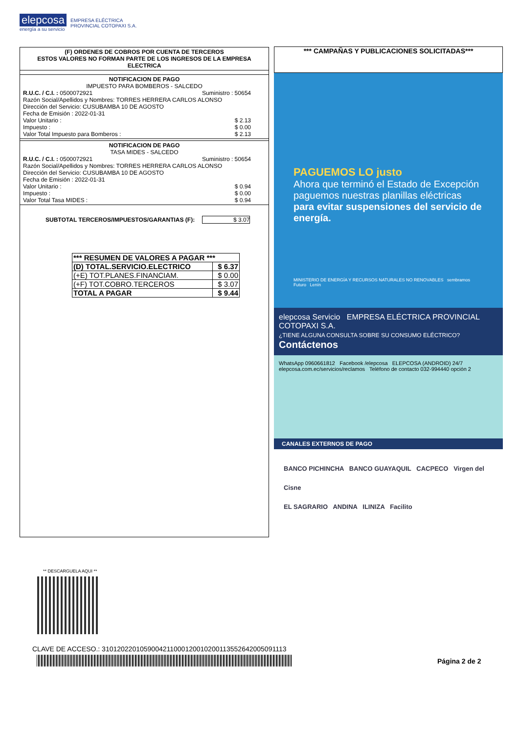elepcosa
energía a su servicio
EMPRESA ELÉCTRICA
PROVINCIAL COTOPAXI S.A.
(F) ORDENES DE COBROS POR CUENTA DE TERCEROS
ESTOS VALORES NO FORMAN PARTE DE LOS INGRESOS DE LA EMPRESA ELECTRICA
NOTIFICACION DE PAGO
IMPUESTO PARA BOMBEROS - SALCEDO
R.U.C. / C.I. : 0500072921 Suministro : 50654
Razón Social/Apellidos y Nombres: TORRES HERRERA CARLOS ALONSO
Dirección del Servicio: CUSUBAMBA 10 DE AGOSTO
Fecha de Emisión : 2022-01-31
Valor Unitario : $ 2.13
Impuesto : $ 0.00
Valor Total Impuesto para Bomberos : $ 2.13
NOTIFICACION DE PAGO
TASA MIDES - SALCEDO
R.U.C. / C.I. : 0500072921 Suministro : 50654
Razón Social/Apellidos y Nombres: TORRES HERRERA CARLOS ALONSO
Dirección del Servicio: CUSUBAMBA 10 DE AGOSTO
Fecha de Emisión : 2022-01-31
Valor Unitario : $ 0.94
Impuesto : $ 0.00
Valor Total Tasa MIDES : $ 0.94
SUBTOTAL TERCEROS/IMPUESTOS/GARANTIAS (F): $ 3.07
| *** RESUMEN DE VALORES A PAGAR *** | |
| (D) TOTAL.SERVICIO.ELECTRICO | $ 6.37 |
| (+E) TOT.PLANES.FINANCIAM. | $ 0.00 |
| (+F) TOT.COBRO.TERCEROS | $ 3.07 |
| TOTAL A PAGAR | $ 9.44 |
*** CAMPAÑAS Y PUBLICACIONES SOLICITADAS***
PAGUEMOS LO justo
Ahora que terminó el Estado de Excepción paguemos nuestras planillas eléctricas para evitar suspensiones del servicio de energía.
MINISTERIO DE ENERGÍA Y RECURSOS NATURALES NO RENOVABLES sembramos Futuro Lenín
elepcosa Servicio EMPRESA ELÉCTRICA PROVINCIAL COTOPAXI S.A.
¿TIENE ALGUNA CONSULTA SOBRE SU CONSUMO ELÉCTRICO? Contáctenos
WhatsApp 0960661812 Facebook /elepcosa ELEPCOSA (ANDROID) 24/7 elepcosa.com.ec/servicios/reclamos Teléfono de contacto 032-994440 opción 2
CANALES EXTERNOS DE PAGO
BANCO PICHINCHA BANCO GUAYAQUIL CACPECO Virgen del Cisne
EL SAGRARIO ANDINA ILINIZA Facilito
** DESCARGUELA AQUI **
CLAVE DE ACCESO.: 3101202201059004211000120010200113552642005091113
Página 2 de 2